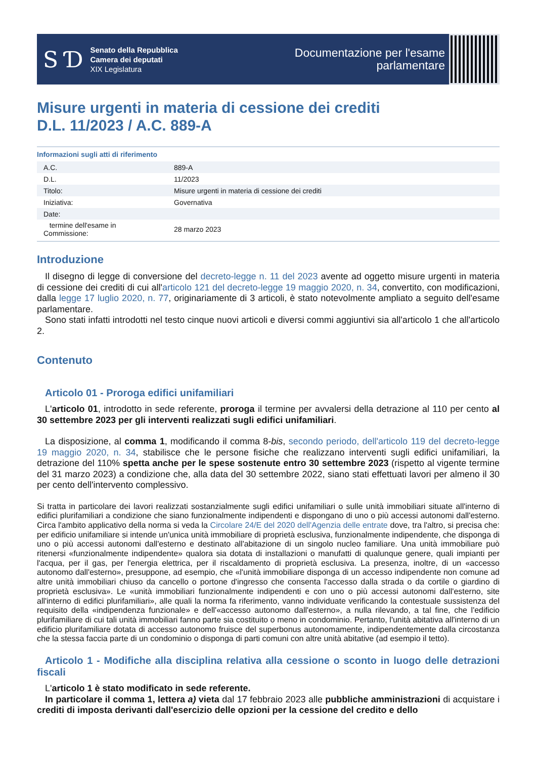S Ɗ
Senato della Repubblica
Camera dei deputati
XIX Legislatura
Documentazione per l'esame
parlamentare
Misure urgenti in materia di cessione dei crediti
D.L. 11/2023 / A.C. 889-A
Informazioni sugli atti di riferimento
| A.C. | 889-A |
| D.L. | 11/2023 |
| Titolo: | Misure urgenti in materia di cessione dei crediti |
| Iniziativa: | Governativa |
| Date: | |
| termine dell'esame in Commissione: | 28 marzo 2023 |
Introduzione
Il disegno di legge di conversione del decreto-legge n. 11 del 2023 avente ad oggetto misure urgenti in materia di cessione dei crediti di cui all'articolo 121 del decreto-legge 19 maggio 2020, n. 34, convertito, con modificazioni, dalla legge 17 luglio 2020, n. 77, originariamente di 3 articoli, è stato notevolmente ampliato a seguito dell'esame parlamentare.
Sono stati infatti introdotti nel testo cinque nuovi articoli e diversi commi aggiuntivi sia all'articolo 1 che all'articolo 2.
Contenuto
Articolo 01 - Proroga edifici unifamiliari
L'articolo 01, introdotto in sede referente, proroga il termine per avvalersi della detrazione al 110 per cento al 30 settembre 2023 per gli interventi realizzati sugli edifici unifamiliari.
La disposizione, al comma 1, modificando il comma 8-bis, secondo periodo, dell'articolo 119 del decreto-legge 19 maggio 2020, n. 34, stabilisce che le persone fisiche che realizzano interventi sugli edifici unifamiliari, la detrazione del 110% spetta anche per le spese sostenute entro 30 settembre 2023 (rispetto al vigente termine del 31 marzo 2023) a condizione che, alla data del 30 settembre 2022, siano stati effettuati lavori per almeno il 30 per cento dell'intervento complessivo.
Si tratta in particolare dei lavori realizzati sostanzialmente sugli edifici unifamiliari o sulle unità immobiliari situate all'interno di edifici plurifamiliari a condizione che siano funzionalmente indipendenti e dispongano di uno o più accessi autonomi dall'esterno. Circa l'ambito applicativo della norma si veda la Circolare 24/E del 2020 dell'Agenzia delle entrate dove, tra l'altro, si precisa che: per edificio unifamiliare si intende un'unica unità immobiliare di proprietà esclusiva, funzionalmente indipendente, che disponga di uno o più accessi autonomi dall'esterno e destinato all'abitazione di un singolo nucleo familiare. Una unità immobiliare può ritenersi «funzionalmente indipendente» qualora sia dotata di installazioni o manufatti di qualunque genere, quali impianti per l'acqua, per il gas, per l'energia elettrica, per il riscaldamento di proprietà esclusiva. La presenza, inoltre, di un «accesso autonomo dall'esterno», presuppone, ad esempio, che «l'unità immobiliare disponga di un accesso indipendente non comune ad altre unità immobiliari chiuso da cancello o portone d'ingresso che consenta l'accesso dalla strada o da cortile o giardino di proprietà esclusiva». Le «unità immobiliari funzionalmente indipendenti e con uno o più accessi autonomi dall'esterno, site all'interno di edifici plurifamiliari», alle quali la norma fa riferimento, vanno individuate verificando la contestuale sussistenza del requisito della «indipendenza funzionale» e dell'«accesso autonomo dall'esterno», a nulla rilevando, a tal fine, che l'edificio plurifamiliare di cui tali unità immobiliari fanno parte sia costituito o meno in condominio. Pertanto, l'unità abitativa all'interno di un edificio plurifamiliare dotata di accesso autonomo fruisce del superbonus autonomamente, indipendentemente dalla circostanza che la stessa faccia parte di un condominio o disponga di parti comuni con altre unità abitative (ad esempio il tetto).
Articolo 1 - Modifiche alla disciplina relativa alla cessione o sconto in luogo delle detrazioni fiscali
L'articolo 1 è stato modificato in sede referente.
In particolare il comma 1, lettera a) vieta dal 17 febbraio 2023 alle pubbliche amministrazioni di acquistare i crediti di imposta derivanti dall'esercizio delle opzioni per la cessione del credito e dello